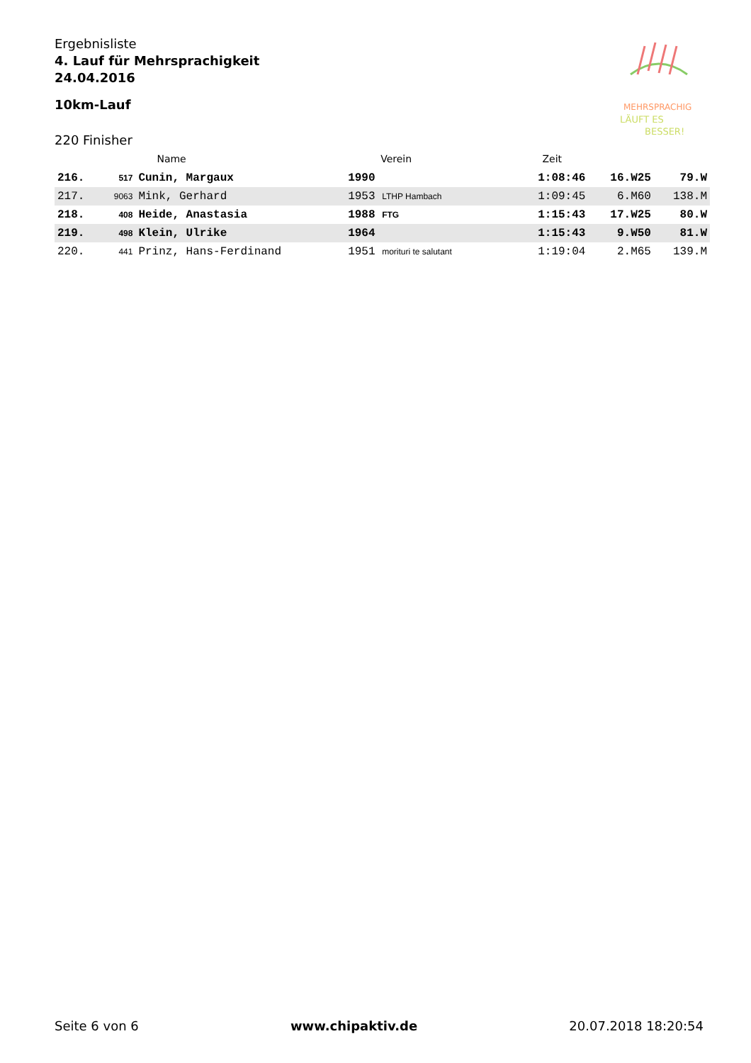Ergebnisliste
4. Lauf für Mehrsprachigkeit
24.04.2016
10km-Lauf
220 Finisher
MEHRSPRACHIG
LÄUFT ES
BESSER!
| | | Name | Verein | Zeit | | |
| --- | --- | --- | --- | --- | --- | --- |
| 216. | 517 | Cunin, Margaux | 1990 | 1:08:46 | 16.W25 | 79.W |
| 217. | 9063 | Mink, Gerhard | 1953 LTHP Hambach | 1:09:45 | 6.M60 | 138.M |
| 218. | 408 | Heide, Anastasia | 1988 FTG | 1:15:43 | 17.W25 | 80.W |
| 219. | 498 | Klein, Ulrike | 1964 | 1:15:43 | 9.W50 | 81.W |
| 220. | 441 | Prinz, Hans-Ferdinand | 1951 morituri te salutant | 1:19:04 | 2.M65 | 139.M |
Seite 6 von 6 www.chipaktiv.de 20.07.2018 18:20:54